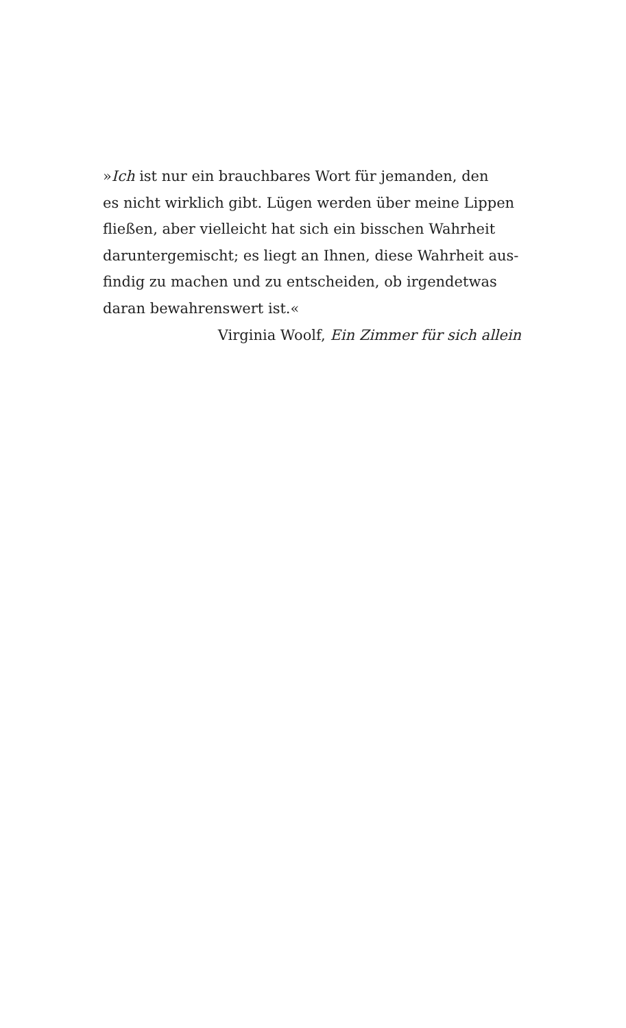»Ich ist nur ein brauchbares Wort für jemanden, den
es nicht wirklich gibt. Lügen werden über meine Lippen
fließen, aber vielleicht hat sich ein bisschen Wahrheit
daruntergemischt; es liegt an Ihnen, diese Wahrheit aus-
findig zu machen und zu entscheiden, ob irgendetwas
daran bewahrenswert ist.«
Virginia Woolf, Ein Zimmer für sich allein